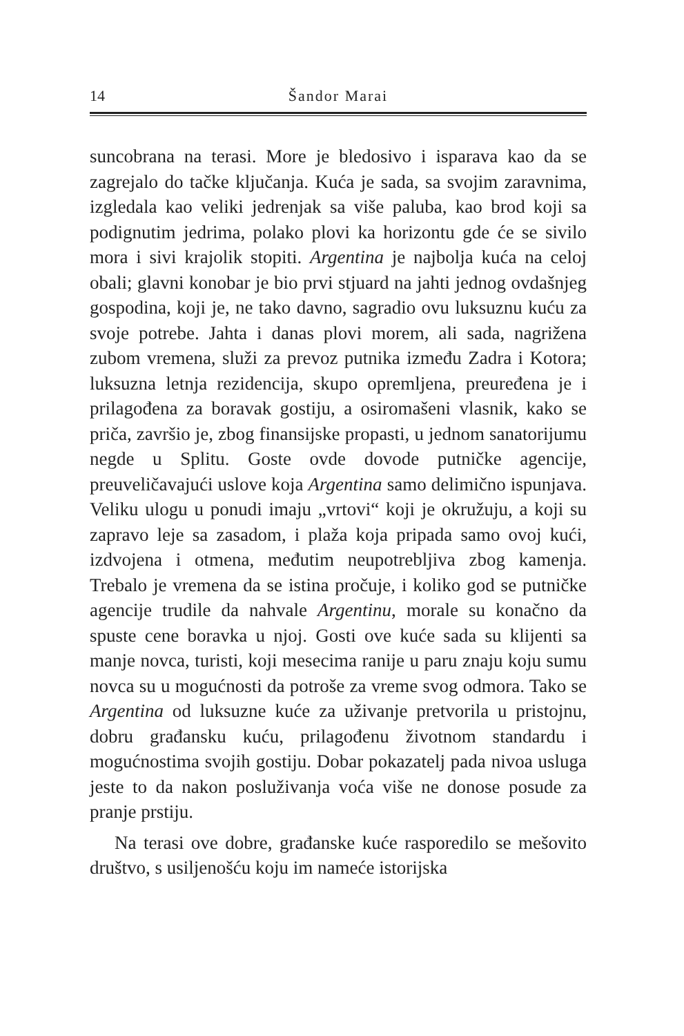14 Šandor Marai
suncobrana na terasi. More je bledosivo i isparava kao da se zagrejalo do tačke ključanja. Kuća je sada, sa svojim zaravnima, izgledala kao veliki jedrenjak sa više paluba, kao brod koji sa podignutim jedrima, polako plovi ka horizontu gde će se sivilo mora i sivi krajolik stopiti. Argentina je najbolja kuća na celoj obali; glavni konobar je bio prvi stjuard na jahti jednog ovdašnjeg gospodina, koji je, ne tako davno, sagradio ovu luksuznu kuću za svoje potrebe. Jahta i danas plovi morem, ali sada, nagrižena zubom vremena, služi za prevoz putnika između Zadra i Kotora; luksuzna letnja rezidencija, skupo opremljena, preuređena je i prilagođena za boravak gostiju, a osiromašeni vlasnik, kako se priča, završio je, zbog finansijske propasti, u jednom sanatorijumu negde u Splitu. Goste ovde dovode putničke agencije, preuveličavajući uslove koja Argentina samo delimično ispunjava. Veliku ulogu u ponudi imaju „vrtovi“ koji je okružuju, a koji su zapravo leje sa zasadom, i plaža koja pripada samo ovoj kući, izdvojena i otmena, međutim neupotrebljiva zbog kamenja. Trebalo je vremena da se istina pročuje, i koliko god se putničke agencije trudile da nahvale Argentinu, morale su konačno da spuste cene boravka u njoj. Gosti ove kuće sada su klijenti sa manje novca, turisti, koji mesecima ranije u paru znaju koju sumu novca su u mogućnosti da potroše za vreme svog odmora. Tako se Argentina od luksuzne kuće za uživanje pretvorila u pristojnu, dobru građansku kuću, prilagođenu životnom standardu i mogućnostima svojih gostiju. Dobar pokazatelj pada nivoa usluga jeste to da nakon posluživanja voća više ne donose posude za pranje prstiju.
Na terasi ove dobre, građanske kuće rasporedilo se mešovito društvo, s usiljenošću koju im nameće istorijska